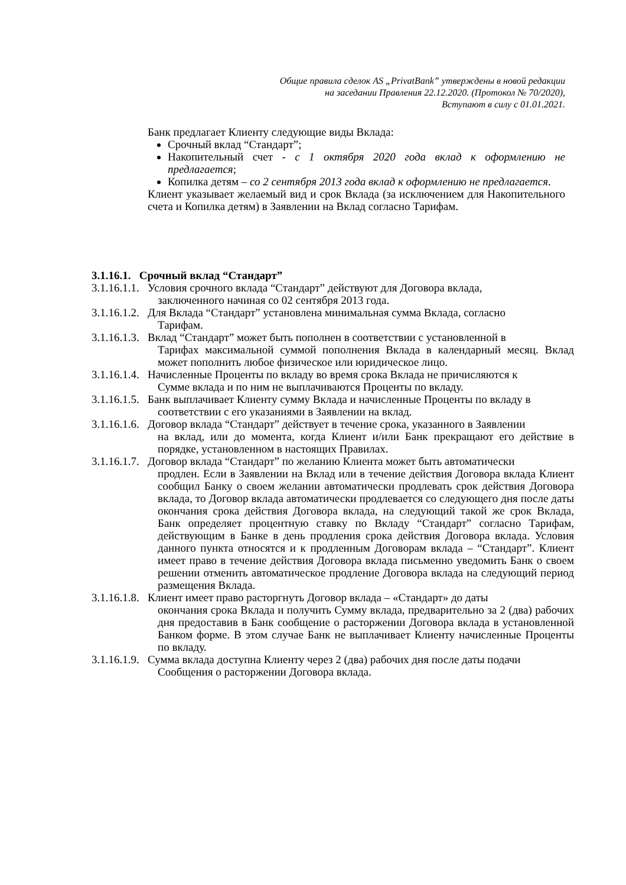Общие правила сделок AS „PrivatBank” утверждены в новой редакции
на заседании Правления 22.12.2020. (Протокол № 70/2020),
Вступают в силу с 01.01.2021.
Банк предлагает Клиенту следующие виды Вклада:
Срочный вклад “Стандарт”;
Накопительный счет - с 1 октября 2020 года вклад к оформлению не предлагается;
Копилка детям – со 2 сентября 2013 года вклад к оформлению не предлагается.
Клиент указывает желаемый вид и срок Вклада (за исключением для Накопительного счета и Копилка детям) в Заявлении на Вклад согласно Тарифам.
3.1.16.1. Срочный вклад “Стандарт”
3.1.16.1.1.
Условия срочного вклада “Стандарт” действуют для Договора вклада,
заключенного начиная со 02 сентября 2013 года.
3.1.16.1.2.
Для Вклада “Стандарт” установлена минимальная сумма Вклада, согласно
Тарифам.
3.1.16.1.3.
Вклад “Стандарт” может быть пополнен в соответствии с установленной в
Тарифах максимальной суммой пополнения Вклада в календарный месяц. Вклад может пополнить любое физическое или юридическое лицо.
3.1.16.1.4.
Начисленные Проценты по вкладу во время срока Вклада не причисляются к
Сумме вклада и по ним не выплачиваются Проценты по вкладу.
3.1.16.1.5.
Банк выплачивает Клиенту сумму Вклада и начисленные Проценты по вкладу в
соответствии с его указаниями в Заявлении на вклад.
3.1.16.1.6.
Договор вклада “Стандарт” действует в течение срока, указанного в Заявлении
на вклад, или до момента, когда Клиент и/или Банк прекращают его действие в порядке, установленном в настоящих Правилах.
3.1.16.1.7.
Договор вклада “Стандарт” по желанию Клиента может быть автоматически
продлен. Если в Заявлении на Вклад или в течение действия Договора вклада Клиент сообщил Банку о своем желании автоматически продлевать срок действия Договора вклада, то Договор вклада автоматически продлевается со следующего дня после даты окончания срока действия Договора вклада, на следующий такой же срок Вклада, Банк определяет процентную ставку по Вкладу “Стандарт” согласно Тарифам, действующим в Банке в день продления срока действия Договора вклада. Условия данного пункта относятся и к продленным Договорам вклада – “Стандарт”. Клиент имеет право в течение действия Договора вклада письменно уведомить Банк о своем решении отменить автоматическое продление Договора вклада на следующий период размещения Вклада.
3.1.16.1.8.
Клиент имеет право расторгнуть Договор вклада – «Стандарт» до даты
окончания срока Вклада и получить Сумму вклада, предварительно за 2 (два) рабочих дня предоставив в Банк сообщение о расторжении Договора вклада в установленной Банком форме. В этом случае Банк не выплачивает Клиенту начисленные Проценты по вкладу.
3.1.16.1.9.
Сумма вклада доступна Клиенту через 2 (два) рабочих дня после даты подачи
Сообщения о расторжении Договора вклада.